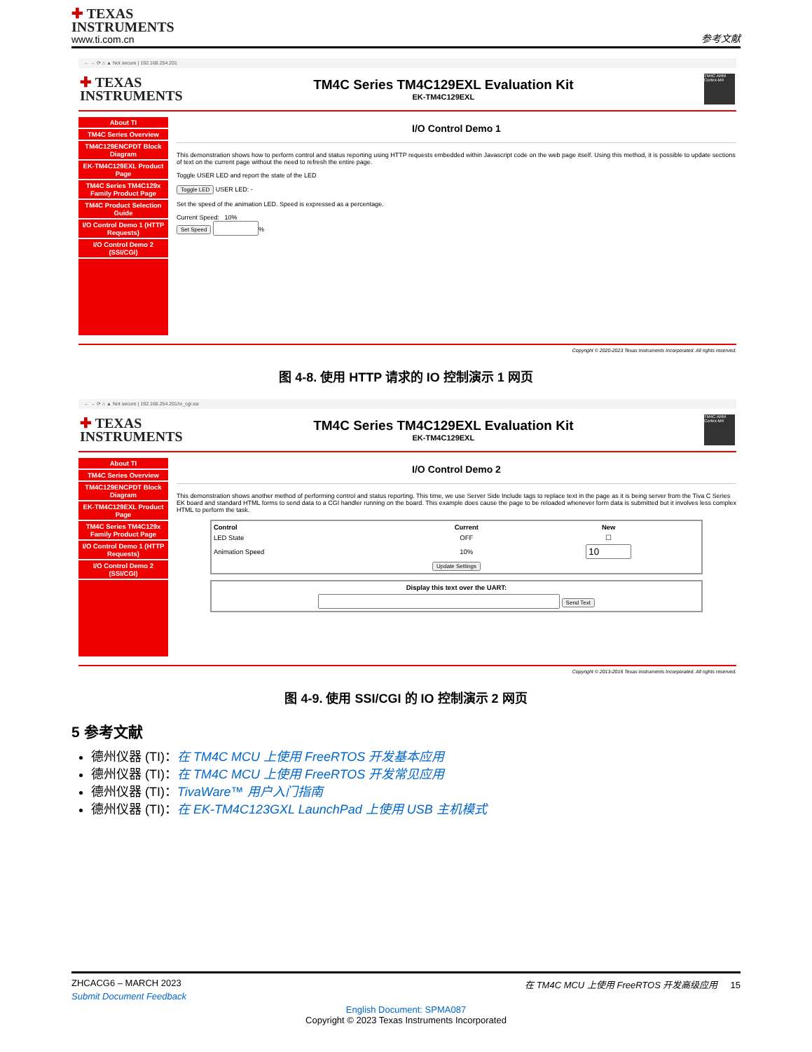✚ TEXAS
INSTRUMENTS
www.ti.com.cn
参考文献
← → ⟳ ⌂ ▲ Not secure | 192.168.254.201
✚ TEXAS
INSTRUMENTS
TM4C Series TM4C129EXL Evaluation Kit
EK-TM4C129EXL
TM4C ARM Cortex-M4
About TI
TM4C Series Overview
TM4C129ENCPDT Block Diagram
EK-TM4C129EXL Product Page
TM4C Series TM4C129x Family Product Page
TM4C Product Selection Guide
I/O Control Demo 1 (HTTP Requests)
I/O Control Demo 2 (SSI/CGI)
I/O Control Demo 1
This demonstration shows how to perform control and status reporting using HTTP requests embedded within Javascript code on the web page itself. Using this method, it is possible to update sections of text on the current page without the need to refresh the entire page.
Toggle USER LED and report the state of the LED
Toggle LED USER LED: -
Set the speed of the animation LED. Speed is expressed as a percentage.
Current Speed: 10%
Set Speed %
Copyright © 2020-2023 Texas Instruments Incorporated. All rights reserved.
图 4-8. 使用 HTTP 请求的 IO 控制演示 1 网页
← → ⟳ ⌂ ▲ Not secure | 192.168.254.201/io_cgi.ssi
✚ TEXAS
INSTRUMENTS
TM4C Series TM4C129EXL Evaluation Kit
EK-TM4C129EXL
TM4C ARM Cortex-M4
About TI
TM4C Series Overview
TM4C129ENCPDT Block Diagram
EK-TM4C129EXL Product Page
TM4C Series TM4C129x Family Product Page
I/O Control Demo 1 (HTTP Requests)
I/O Control Demo 2 (SSI/CGI)
I/O Control Demo 2
This demonstration shows another method of performing control and status reporting. This time, we use Server Side Include tags to replace text in the page as it is being server from the Tiva C Series EK board and standard HTML forms to send data to a CGI handler running on the board. This example does cause the page to be reloaded whenever form data is submitted but it involves less complex HTML to perform the task.
| Control | Current | New |
| --- | --- | --- |
| LED State | OFF | ☐ |
| Animation Speed | 10% | |
| Update Settings | | |
| Display this text over the UART: |
| --- |
| Send Text |
Copyright © 2013-2016 Texas Instruments Incorporated. All rights reserved.
图 4-9. 使用 SSI/CGI 的 IO 控制演示 2 网页
5 参考文献
德州仪器 (TI)：在 TM4C MCU 上使用 FreeRTOS 开发基本应用
德州仪器 (TI)：在 TM4C MCU 上使用 FreeRTOS 开发常见应用
德州仪器 (TI)：TivaWare™ 用户入门指南
德州仪器 (TI)：在 EK-TM4C123GXL LaunchPad 上使用 USB 主机模式
ZHCACG6 – MARCH 2023 在 TM4C MCU 上使用 FreeRTOS 开发高级应用 15
Submit Document Feedback
English Document: SPMA087
Copyright © 2023 Texas Instruments Incorporated